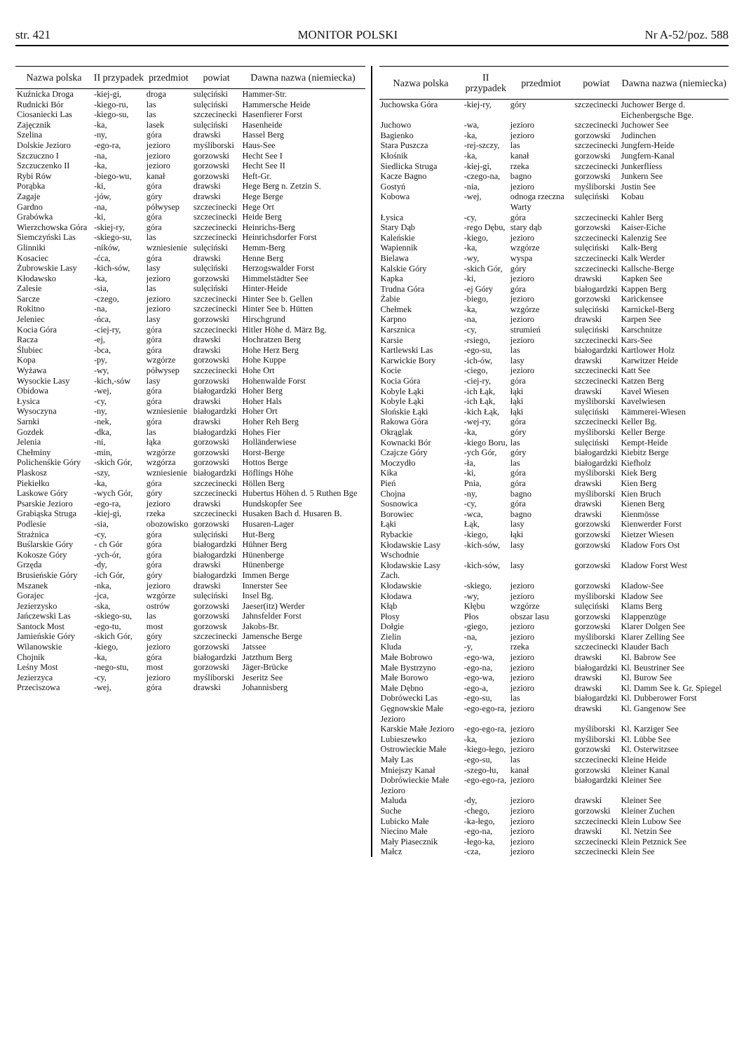str. 421 MONITOR POLSKI Nr A-52/poz. 588
| Nazwa polska | II przypadek | przedmiot | powiat | Dawna nazwa (niemiecka) |
| --- | --- | --- | --- | --- |
| Kuźnicka Droga | -kiej-gi, | droga | sulęciński | Hammer-Str. |
| Rudnicki Bór | -kiego-ru, | las | sulęciński | Hammersche Heide |
| Ciosaniecki Las | -kiego-su, | las | szczecinecki | Hasenfierer Forst |
| Zajęcznik | -ka, | lasek | sulęciński | Hasenheide |
| Szelina | -ny, | góra | drawski | Hassel Berg |
| Dolskie Jezioro | -ego-ra, | jezioro | myśliborski | Haus-See |
| Szczuczno I | -na, | jezioro | gorzowski | Hecht See I |
| Szczuczenko II | -ka, | jezioro | gorzowski | Hecht See II |
| Rybi Rów | -biego-wu, | kanał | gorzowski | Heft-Gr. |
| Porąbka | -ki, | góra | drawski | Hege Berg n. Zetzin S. |
| Zagaje | -jów, | góry | drawski | Hege Berge |
| Gardno | -na, | półwysep | szczecinecki | Hege Ort |
| Grabówka | -ki, | góra | szczecinecki | Heide Berg |
| Wierzchowska Góra | -skiej-ry, | góra | szczecinecki | Heinrichs-Berg |
| Siemczyński Las | -skiego-su, | las | szczecinecki | Heinrichsdorfer Forst |
| Glinniki | -ników, | wzniesienie | sulęciński | Hemm-Berg |
| Kosaciec | -ćca, | góra | drawski | Henne Berg |
| Żubrowskie Lasy | -kich-sów, | lasy | sulęciński | Herzogswalder Forst |
| Kłodawsko | -ka, | jezioro | gorzowski | Himmelstädter See |
| Zalesie | -sia, | las | sulęciński | Hinter-Heide |
| Sarcze | -czego, | jezioro | szczecinecki | Hinter See b. Gellen |
| Rokitno | -na, | jezioro | szczecinecki | Hinter See b. Hütten |
| Jeleniec | -ńca, | lasy | gorzowski | Hirschgrund |
| Kocia Góra | -ciej-ry, | góra | szczecinecki | Hitler Höhe d. März Bg. |
| Racza | -ej, | góra | drawski | Hochratzen Berg |
| Ślubiec | -bca, | góra | drawski | Hohe Herz Berg |
| Kopa | -py, | wzgórze | gorzowski | Hohe Kuppe |
| Wyżawa | -wy, | półwysep | szczecinecki | Hohe Ort |
| Wysockie Lasy | -kich,-sów | lasy | gorzowski | Hohenwalde Forst |
| Obidowa | -wej, | góra | białogardzki | Hoher Berg |
| Łysica | -cy, | góra | drawski | Hoher Hals |
| Wysoczyna | -ny, | wzniesienie | białogardzki | Hoher Ort |
| Sarnki | -nek, | góra | drawski | Hoher Reh Berg |
| Gozdek | -dka, | las | białogardzki | Hohes Fier |
| Jelenia | -ni, | łąka | gorzowski | Holländerwiese |
| Chełminy | -min, | wzgórze | gorzowski | Horst-Berge |
| Polichenśkie Góry | -skich Gór, | wzgórza | gorzowski | Hottos Berge |
| Plaskosz | -szy, | wzniesienie | białogardzki | Höflings Höhe |
| Piekiełko | -ka, | góra | szczecinecki | Höllen Berg |
| Laskowe Góry | -wych Gór, | góry | szczecinecki | Hubertus Höhen d. 5 Ruthen Bge |
| Psarskie Jezioro | -ego-ra, | jezioro | drawski | Hundskopfer See |
| Grabiąska Struga | -kiej-gi, | rzeka | szczecinecki | Husaken Bach d. Husaren B. |
| Podlesie | -sia, | obozowisko | gorzowski | Husaren-Lager |
| Strażnica | -cy, | góra | sulęciński | Hut-Berg |
| Buślarskie Góry | - ch Gór | góra | białogardzki | Hühner Berg |
| Kokosze Góry | -ych-ór, | góra | białogardzki | Hünenberge |
| Grzęda | -dy, | góra | drawski | Hünenberge |
| Brusieńskie Góry | -ich Gór, | góry | białogardzki | Immen Berge |
| Mszanek | -nka, | jezioro | drawski | Innerster See |
| Gorajec | -jca, | wzgórze | sulęciński | Insel Bg. |
| Jezierzysko | -ska, | ostrów | gorzowski | Jaeser(itz) Werder |
| Jańczewski Las | -skiego-su, | las | gorzowski | Jahnsfelder Forst |
| Santock Most | -ego-tu, | most | gorzowsk | Jakobs-Br. |
| Jamieńskie Góry | -skich Gór, | góry | szczecinecki | Jamensche Berge |
| Wilanowskie | -kiego, | jezioro | gorzowski | Jatssee |
| Chojnik | -ka, | góra | białogardzki | Jatzthum Berg |
| Leśny Most | -nego-stu, | most | gorzowski | Jäger-Brücke |
| Jezierzyca | -cy, | jezioro | myśliborski | Jeseritz See |
| Przeciszowa | -wej, | góra | drawski | Johannisberg |
| Nazwa polska | II przypadek | przedmiot | powiat | Dawna nazwa (niemiecka) |
| --- | --- | --- | --- | --- |
| Juchowska Góra | -kiej-ry, | góry | szczecinecki | Juchower Berge d. Eichenbergsche Bge. |
| Juchowo | -wa, | jezioro | szczecinecki | Juchower See |
| Bagienko | -ka, | jezioro | gorzowski | Judinchen |
| Stara Puszcza | -rej-szczy, | las | szczecinecki | Jungfern-Heide |
| Kłośnik | -ka, | kanał | gorzowski | Jungfern-Kanal |
| Siedlicka Struga | -kiej-gi, | rzeka | szczecinecki | Junkerfliess |
| Kacze Bagno | -czego-na, | bagno | gorzowski | Junkern See |
| Gostyń | -nia, | jezioro | myśliborski | Justin See |
| Kobowa | -wej, | odnoga rzeczna Warty | sulęciński | Kobau |
| Łysica | -cy, | góra | szczecinecki | Kahler Berg |
| Stary Dąb | -rego Dębu, | stary dąb | gorzowski | Kaiser-Eiche |
| Kaleńskie | -kiego, | jezioro | szczecinecki | Kalenzig See |
| Wapiennik | -ka, | wzgórze | sulęciński | Kalk-Berg |
| Bielawa | -wy, | wyspa | szczecinecki | Kalk Werder |
| Kalskie Góry | -skich Gór, | góry | szczecinecki | Kallsche-Berge |
| Kapka | -ki, | jezioro | drawski | Kapken See |
| Trudna Góra | -ej Góry | góra | białogardzki | Kappen Berg |
| Żabie | -biego, | jezioro | gorzowski | Karickensee |
| Chełmek | -ka, | wzgórze | sulęciński | Karnickel-Berg |
| Karpno | -na, | jezioro | drawski | Karpen See |
| Karsznica | -cy, | strumień | sulęciński | Karschnitze |
| Karsie | -rsiego, | jezioro | szczecinecki | Kars-See |
| Kartlewski Las | -ego-su, | las | białogardzki | Kartlower Holz |
| Karwickie Bory | -ich-ów, | lasy | drawski | Karwitzer Heide |
| Kocie | -ciego, | jezioro | szczecinecki | Katt See |
| Kocia Góra | -ciej-ry, | góra | szczecinecki | Katzen Berg |
| Kobyle Łąki | -ich Łąk, | łąki | drawski | Kavel Wiesen |
| Kobyle Łąki | -ich Łąk, | łąki | myśliborski | Kavelwiesen |
| Słońskie Łąki | -kich Łąk, | łąki | sulęciński | Kämmerei-Wiesen |
| Rakowa Góra | -wej-ry, | góra | szczecinecki | Keller Bg. |
| Okrąglak | -ka, | góry | myśliborski | Keller Berge |
| Kownacki Bór | -kiego Boru, | las | sulęciński | Kempt-Heide |
| Czajcze Góry | -ych Gór, | góry | białogardzki | Kiebitz Berge |
| Moczydło | -ła, | las | białogardzki | Kiefholz |
| Kika | -ki, | góra | myśliborski | Kiek Berg |
| Pień | Pnia, | góra | drawski | Kien Berg |
| Chojna | -ny, | bagno | myśliborski | Kien Bruch |
| Sosnowica | -cy, | góra | drawski | Kienen Berg |
| Borowiec | -wca, | bagno | drawski | Kienmösse |
| Łąki | Łąk, | lasy | gorzowski | Kienwerder Forst |
| Rybackie | -kiego, | łąki | gorzowski | Kietzer Wiesen |
| Kłodawskie Lasy Wschodnie | -kich-sów, | lasy | gorzowski | Kladow Fors Ost |
| Kłodawskie Lasy Zach. | -kich-sów, | lasy | gorzowski | Kladow Forst West |
| Kłodawskie | -skiego, | jezioro | gorzowski | Kladow-See |
| Kłodawa | -wy, | jezioro | myśliborski | Kladow See |
| Kłąb | Kłębu | wzgórze | sulęciński | Klams Berg |
| Płosy | Płos | obszar lasu | gorzowski | Klappenzüge |
| Dołgie | -giego, | jezioro | gorzowski | Klarer Dolgen See |
| Zielin | -na, | jezioro | myśliborski | Klarer Zelling See |
| Kluda | -y, | rzeka | szczecinecki | Klauder Bach |
| Małe Bobrowo | -ego-wa, | jezioro | drawski | Kl. Babrow See |
| Małe Bystrzyno | -ego-na, | jezioro | białogardzki | Kl. Beustriner See |
| Małe Borowo | -ego-wa, | jezioro | drawski | Kl. Burow See |
| Małe Dębno | -ego-a, | jezioro | drawski | Kl. Damm See k. Gr. Spiegel |
| Dobrówecki Las | -ego-su, | las | białogardzki | Kl. Dubberower Forst |
| Gęgnowskie Małe Jezioro | -ego-ego-ra, | jezioro | drawski | Kl. Gangenow See |
| Karskie Małe Jezioro | -ego-ego-ra, | jezioro | myśliborski | Kl. Karziger See |
| Lubieszewko | -ka, | jezioro | myśliborski | Kl. Lübbe See |
| Ostrowieckie Małe | -kiego-łego, | jezioro | gorzowski | Kl. Osterwitzsee |
| Mały Las | -ego-su, | las | szczecinecki | Kleine Heide |
| Mniejszy Kanał | -szego-łu, | kanał | gorzowski | Kleiner Kanal |
| Dobrówieckie Małe Jezioro | -ego-ego-ra, | jezioro | białogardzki | Kleiner See |
| Maluda | -dy, | jezioro | drawski | Kleiner See |
| Suche | -chego, | jezioro | gorzowski | Kleiner Zuchen |
| Lubicko Małe | -ka-łego, | jezioro | szczecinecki | Klein Lubow See |
| Niecino Małe | -ego-na, | jezioro | drawski | Kl. Netzin See |
| Mały Piasecznik | -łego-ka, | jezioro | szczecinecki | Klein Petznick See |
| Małcz | -cza, | jezioro | szczecinecki | Klein See |